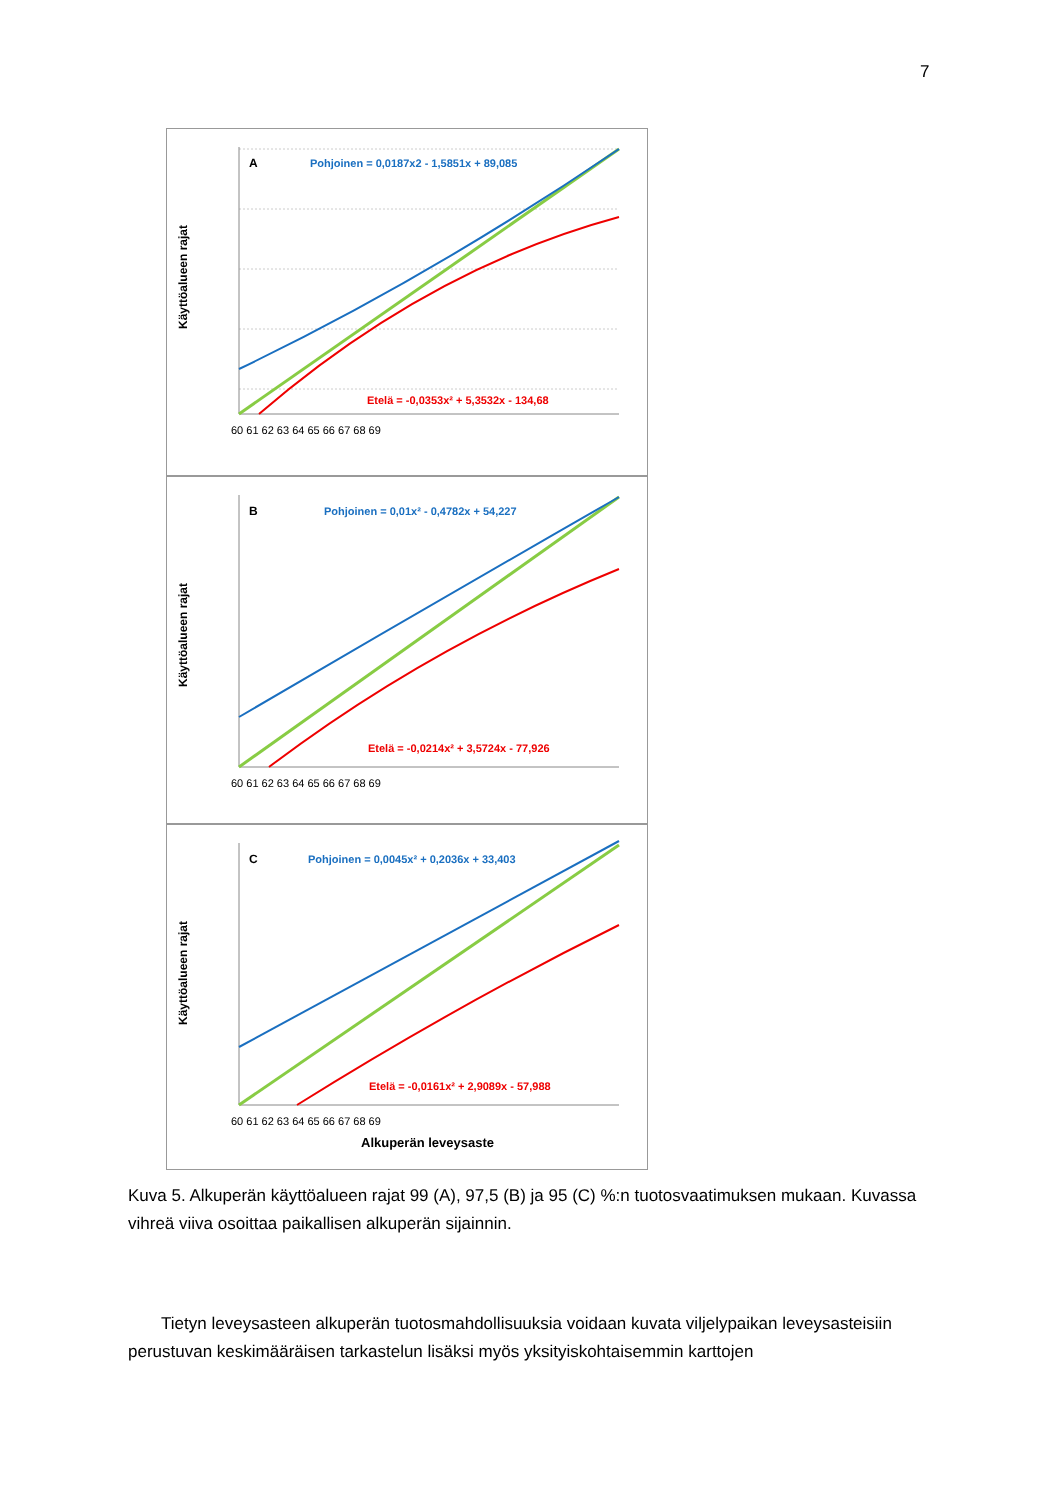7
Käyttöalueen rajat
A
Pohjoinen = 0,0187x2 - 1,5851x + 89,085
Etelä = -0,0353x² + 5,3532x - 134,68
60 61 62 63 64 65 66 67 68 69
Käyttöalueen rajat
B
Pohjoinen = 0,01x² - 0,4782x + 54,227
Etelä = -0,0214x² + 3,5724x - 77,926
60 61 62 63 64 65 66 67 68 69
Käyttöalueen rajat
C
Pohjoinen = 0,0045x² + 0,2036x + 33,403
Etelä = -0,0161x² + 2,9089x - 57,988
60 61 62 63 64 65 66 67 68 69
Alkuperän leveysaste
Kuva 5. Alkuperän käyttöalueen rajat 99 (A), 97,5 (B) ja 95 (C) %:n tuotosvaatimuksen mukaan. Kuvassa vihreä viiva osoittaa paikallisen alkuperän sijainnin.
Tietyn leveysasteen alkuperän tuotosmahdollisuuksia voidaan kuvata viljelypaikan leveysasteisiin perustuvan keskimääräisen tarkastelun lisäksi myös yksityiskohtaisemmin karttojen